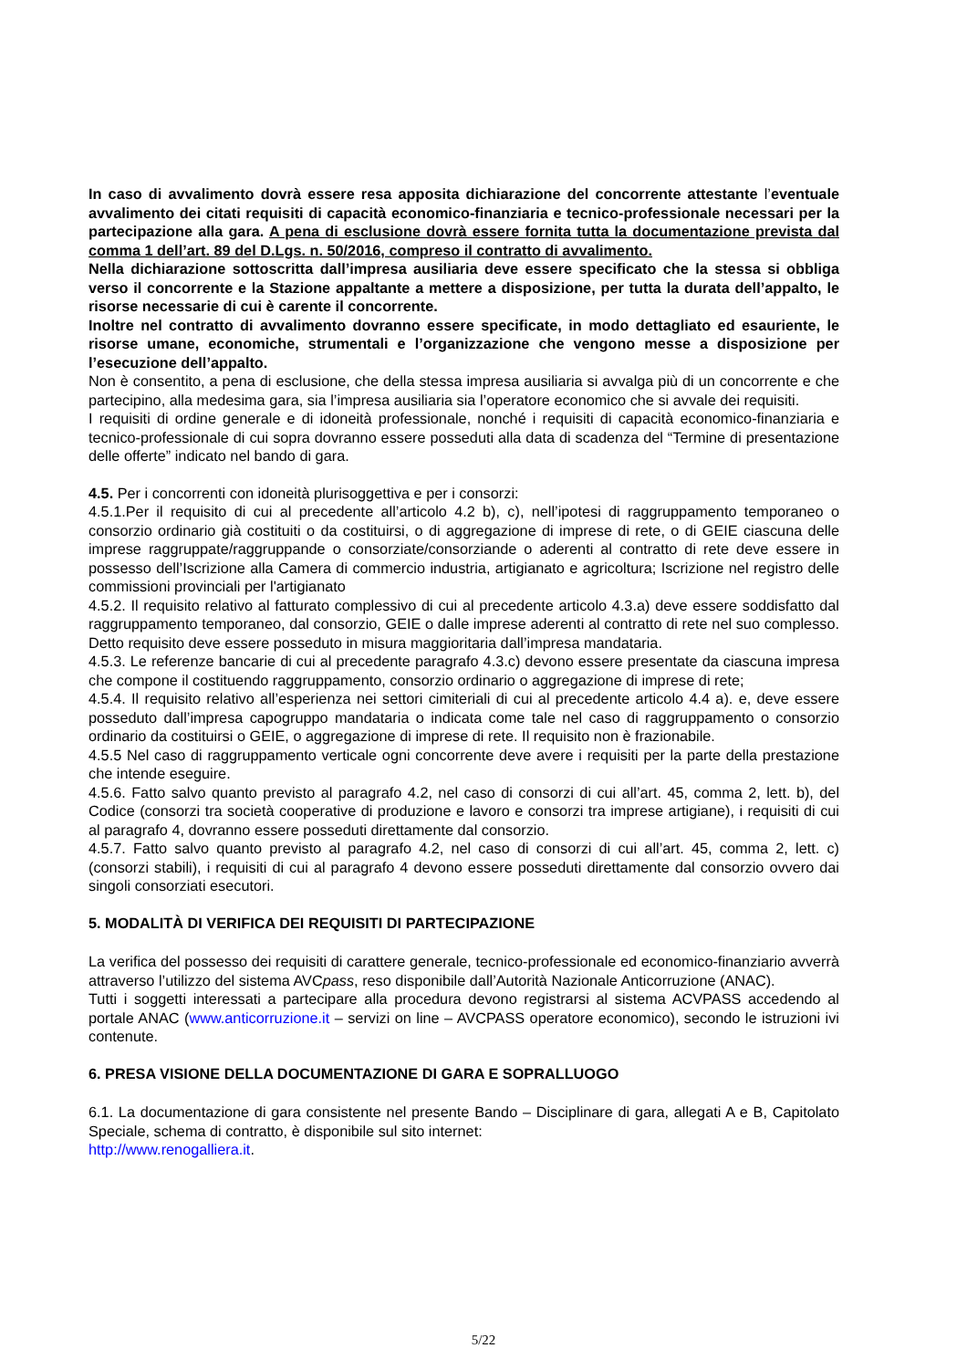In caso di avvalimento dovrà essere resa apposita dichiarazione del concorrente attestante l’eventuale avvalimento dei citati requisiti di capacità economico-finanziaria e tecnico-professionale necessari per la partecipazione alla gara. A pena di esclusione dovrà essere fornita tutta la documentazione prevista dal comma 1 dell’art. 89 del D.Lgs. n. 50/2016, compreso il contratto di avvalimento.
Nella dichiarazione sottoscritta dall’impresa ausiliaria deve essere specificato che la stessa si obbliga verso il concorrente e la Stazione appaltante a mettere a disposizione, per tutta la durata dell’appalto, le risorse necessarie di cui è carente il concorrente.
Inoltre nel contratto di avvalimento dovranno essere specificate, in modo dettagliato ed esauriente, le risorse umane, economiche, strumentali e l’organizzazione che vengono messe a disposizione per l’esecuzione dell’appalto.
Non è consentito, a pena di esclusione, che della stessa impresa ausiliaria si avvalga più di un concorrente e che partecipino, alla medesima gara, sia l’impresa ausiliaria sia l’operatore economico che si avvale dei requisiti.
I requisiti di ordine generale e di idoneità professionale, nonché i requisiti di capacità economico-finanziaria e tecnico-professionale di cui sopra dovranno essere posseduti alla data di scadenza del “Termine di presentazione delle offerte” indicato nel bando di gara.
4.5. Per i concorrenti con idoneità plurisoggettiva e per i consorzi:
4.5.1.Per il requisito di cui al precedente all’articolo 4.2 b), c), nell’ipotesi di raggruppamento temporaneo o consorzio ordinario già costituiti o da costituirsi, o di aggregazione di imprese di rete, o di GEIE ciascuna delle imprese raggruppate/raggruppande o consorziate/consorziande o aderenti al contratto di rete deve essere in possesso dell’Iscrizione alla Camera di commercio industria, artigianato e agricoltura; Iscrizione nel registro delle commissioni provinciali per l'artigianato
4.5.2. Il requisito relativo al fatturato complessivo di cui al precedente articolo 4.3.a) deve essere soddisfatto dal raggruppamento temporaneo, dal consorzio, GEIE o dalle imprese aderenti al contratto di rete nel suo complesso. Detto requisito deve essere posseduto in misura maggioritaria dall’impresa mandataria.
4.5.3. Le referenze bancarie di cui al precedente paragrafo 4.3.c) devono essere presentate da ciascuna impresa che compone il costituendo raggruppamento, consorzio ordinario o aggregazione di imprese di rete;
4.5.4. Il requisito relativo all’esperienza nei settori cimiteriali di cui al precedente articolo 4.4 a). e, deve essere posseduto dall’impresa capogruppo mandataria o indicata come tale nel caso di raggruppamento o consorzio ordinario da costituirsi o GEIE, o aggregazione di imprese di rete. Il requisito non è frazionabile.
4.5.5 Nel caso di raggruppamento verticale ogni concorrente deve avere i requisiti per la parte della prestazione che intende eseguire.
4.5.6. Fatto salvo quanto previsto al paragrafo 4.2, nel caso di consorzi di cui all’art. 45, comma 2, lett. b), del Codice (consorzi tra società cooperative di produzione e lavoro e consorzi tra imprese artigiane), i requisiti di cui al paragrafo 4, dovranno essere posseduti direttamente dal consorzio.
4.5.7. Fatto salvo quanto previsto al paragrafo 4.2, nel caso di consorzi di cui all’art. 45, comma 2, lett. c) (consorzi stabili), i requisiti di cui al paragrafo 4 devono essere posseduti direttamente dal consorzio ovvero dai singoli consorziati esecutori.
5. MODALITÀ DI VERIFICA DEI REQUISITI DI PARTECIPAZIONE
La verifica del possesso dei requisiti di carattere generale, tecnico-professionale ed economico-finanziario avverrà attraverso l’utilizzo del sistema AVCpass, reso disponibile dall’Autorità Nazionale Anticorruzione (ANAC).
Tutti i soggetti interessati a partecipare alla procedura devono registrarsi al sistema ACVPASS accedendo al portale ANAC (www.anticorruzione.it – servizi on line – AVCPASS operatore economico), secondo le istruzioni ivi contenute.
6. PRESA VISIONE DELLA DOCUMENTAZIONE DI GARA E SOPRALLUOGO
6.1. La documentazione di gara consistente nel presente Bando – Disciplinare di gara, allegati A e B, Capitolato Speciale, schema di contratto, è disponibile sul sito internet:
http://www.renogalliera.it.
5/22